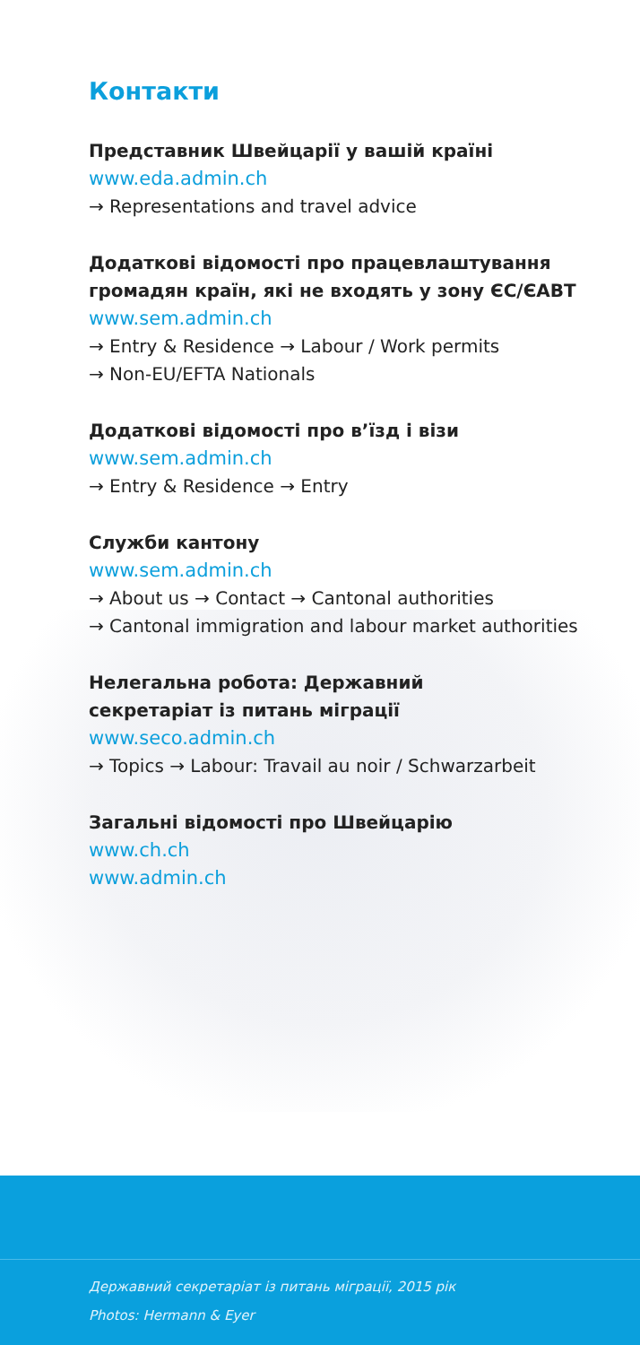Контакти
Представник Швейцарії у вашій країні
www.eda.admin.ch
→ Representations and travel advice
Додаткові відомості про працевлаштування громадян країн, які не входять у зону ЄС/ЄАВТ
www.sem.admin.ch
→ Entry & Residence → Labour / Work permits
→ Non-EU/EFTA Nationals
Додаткові відомості про в’їзд і візи
www.sem.admin.ch
→ Entry & Residence → Entry
Служби кантону
www.sem.admin.ch
→ About us → Contact → Cantonal authorities
→ Cantonal immigration and labour market authorities
Нелегальна робота: Державний
секретаріат із питань міграції
www.seco.admin.ch
→ Topics → Labour: Travail au noir / Schwarzarbeit
Загальні відомості про Швейцарію
www.ch.ch
www.admin.ch
Державний секретаріат із питань міграції, 2015 рік
Photos: Hermann & Eyer